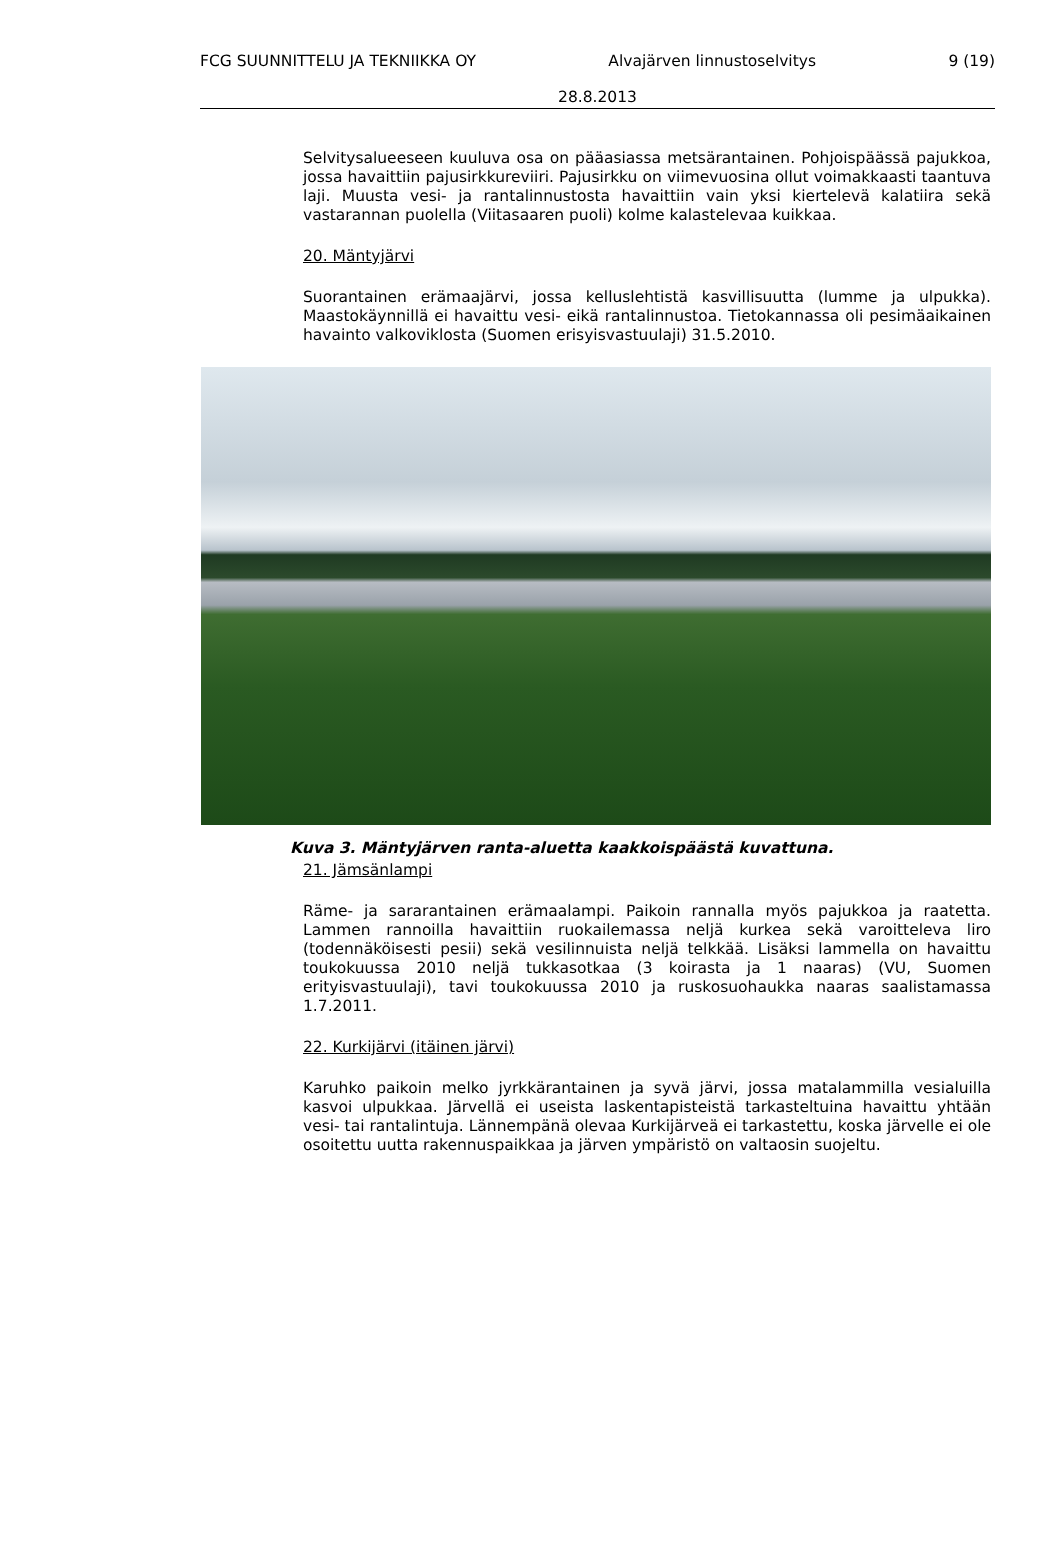FCG SUUNNITTELU JA TEKNIIKKA OY Alvajärven linnustoselvitys 9 (19)
28.8.2013
Selvitysalueeseen kuuluva osa on pääasiassa metsärantainen. Pohjoispäässä pajukkoa, jossa havaittiin pajusirkkureviiri. Pajusirkku on viimevuosina ollut voimakkaasti taantuva laji. Muusta vesi- ja rantalinnustosta havaittiin vain yksi kiertelevä kalatiira sekä vastarannan puolella (Viitasaaren puoli) kolme kalastelevaa kuikkaa.
20. Mäntyjärvi
Suorantainen erämaajärvi, jossa kelluslehtistä kasvillisuutta (lumme ja ulpukka). Maastokäynnillä ei havaittu vesi- eikä rantalinnustoa. Tietokannassa oli pesimäaikainen havainto valkoviklosta (Suomen erisyisvastuulaji) 31.5.2010.
Kuva 3. Mäntyjärven ranta-aluetta kaakkoispäästä kuvattuna.
21. Jämsänlampi
Räme- ja sararantainen erämaalampi. Paikoin rannalla myös pajukkoa ja raatetta. Lammen rannoilla havaittiin ruokailemassa neljä kurkea sekä varoitteleva liro (todennäköisesti pesii) sekä vesilinnuista neljä telkkää. Lisäksi lammella on havaittu toukokuussa 2010 neljä tukkasotkaa (3 koirasta ja 1 naaras) (VU, Suomen erityisvastuulaji), tavi toukokuussa 2010 ja ruskosuohaukka naaras saalistamassa 1.7.2011.
22. Kurkijärvi (itäinen järvi)
Karuhko paikoin melko jyrkkärantainen ja syvä järvi, jossa matalammilla vesialuilla kasvoi ulpukkaa. Järvellä ei useista laskentapisteistä tarkasteltuina havaittu yhtään vesi- tai rantalintuja. Lännempänä olevaa Kurkijärveä ei tarkastettu, koska järvelle ei ole osoitettu uutta rakennuspaikkaa ja järven ympäristö on valtaosin suojeltu.